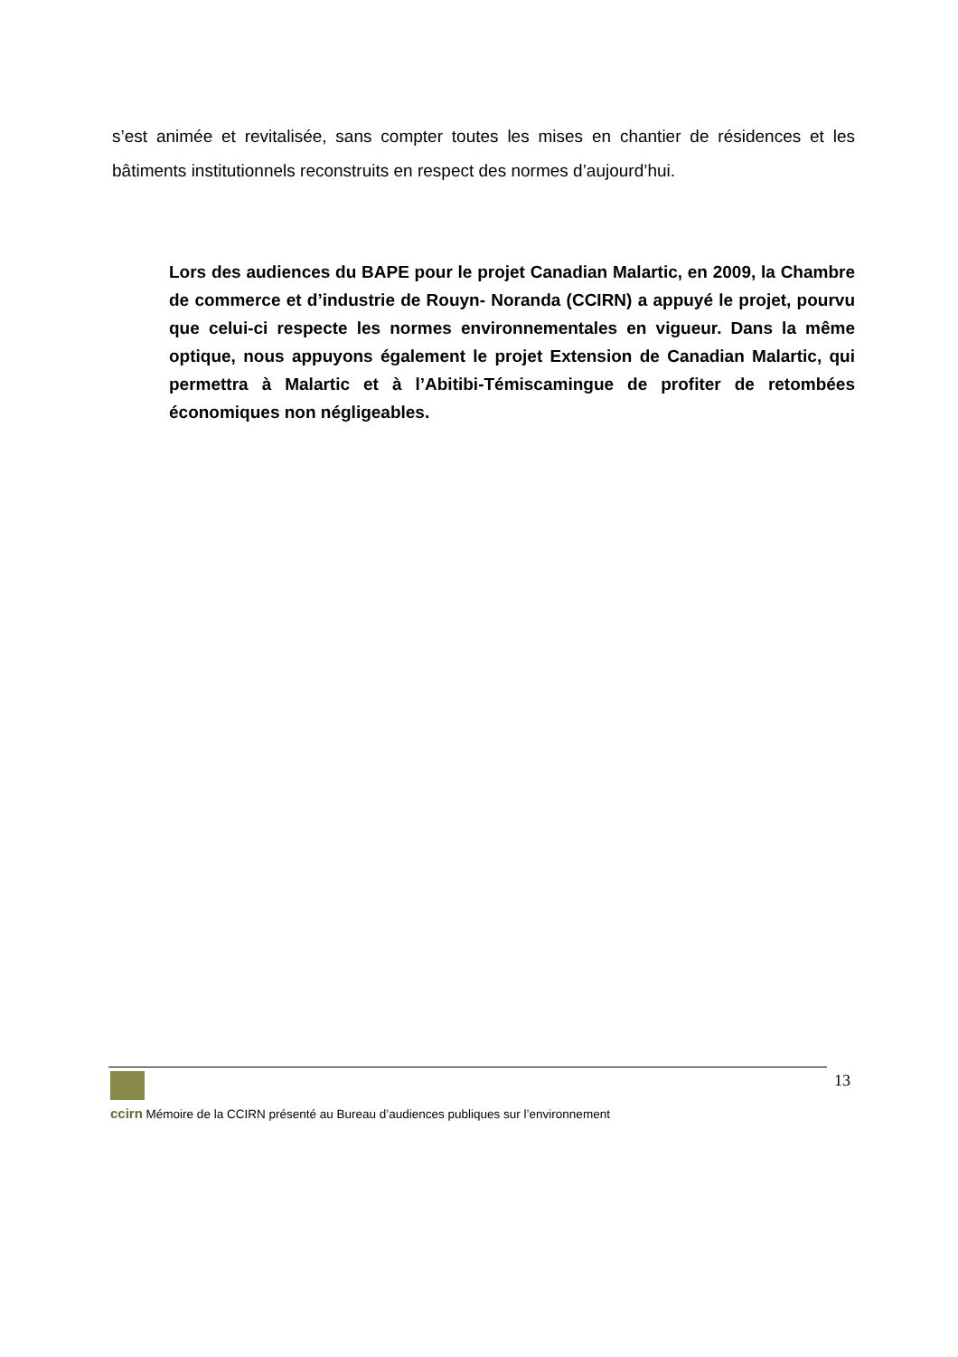s’est animée et revitalisée, sans compter toutes les mises en chantier de résidences et les bâtiments institutionnels reconstruits en respect des normes d’aujourd’hui.
Lors des audiences du BAPE pour le projet Canadian Malartic, en 2009, la Chambre de commerce et d’industrie de Rouyn- Noranda (CCIRN) a appuyé le projet, pourvu que celui-ci respecte les normes environnementales en vigueur. Dans la même optique, nous appuyons également le projet Extension de Canadian Malartic, qui permettra à Malartic et à l’Abitibi-Témiscamingue de profiter de retombées économiques non négligeables.
13
ccirn Mémoire de la CCIRN présenté au Bureau d’audiences publiques sur l’environnement